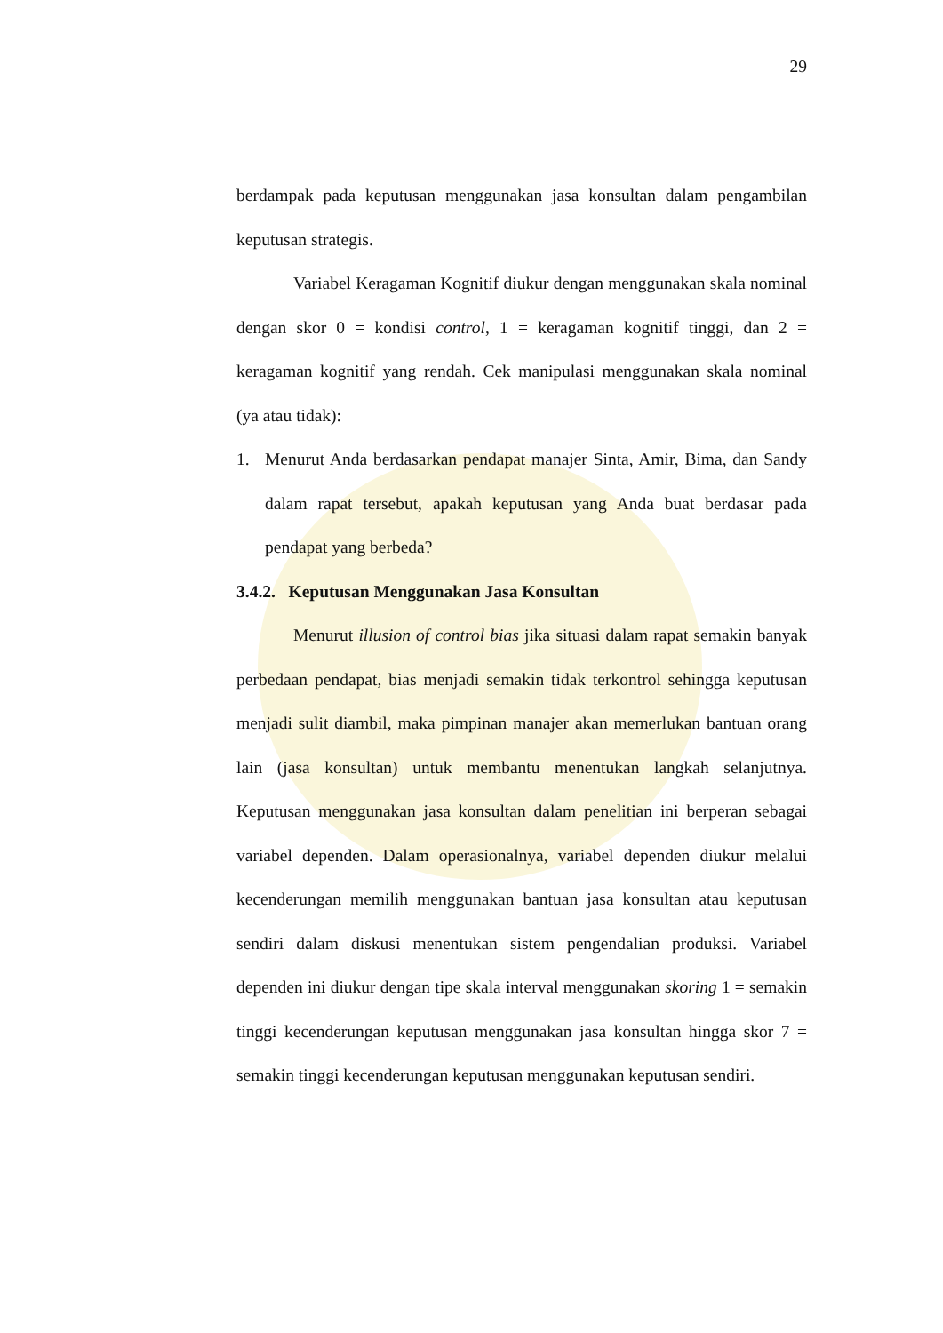29
berdampak pada keputusan menggunakan jasa konsultan dalam pengambilan keputusan strategis.
Variabel Keragaman Kognitif diukur dengan menggunakan skala nominal dengan skor 0 = kondisi control, 1 = keragaman kognitif tinggi, dan 2 = keragaman kognitif yang rendah. Cek manipulasi menggunakan skala nominal (ya atau tidak):
1. Menurut Anda berdasarkan pendapat manajer Sinta, Amir, Bima, dan Sandy dalam rapat tersebut, apakah keputusan yang Anda buat berdasar pada pendapat yang berbeda?
3.4.2. Keputusan Menggunakan Jasa Konsultan
Menurut illusion of control bias jika situasi dalam rapat semakin banyak perbedaan pendapat, bias menjadi semakin tidak terkontrol sehingga keputusan menjadi sulit diambil, maka pimpinan manajer akan memerlukan bantuan orang lain (jasa konsultan) untuk membantu menentukan langkah selanjutnya. Keputusan menggunakan jasa konsultan dalam penelitian ini berperan sebagai variabel dependen. Dalam operasionalnya, variabel dependen diukur melalui kecenderungan memilih menggunakan bantuan jasa konsultan atau keputusan sendiri dalam diskusi menentukan sistem pengendalian produksi. Variabel dependen ini diukur dengan tipe skala interval menggunakan skoring 1 = semakin tinggi kecenderungan keputusan menggunakan jasa konsultan hingga skor 7 = semakin tinggi kecenderungan keputusan menggunakan keputusan sendiri.